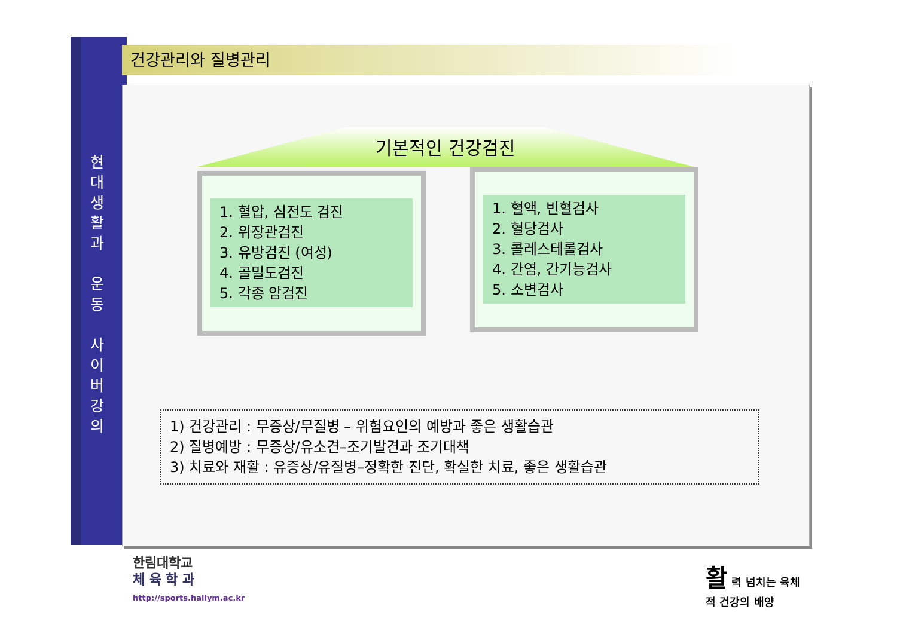현
대
생
활
과
운
동
사
이
버
강
의
건강관리와 질병관리
기본적인 건강검진
1. 혈압, 심전도 검진
2. 위장관검진
3. 유방검진 (여성)
4. 골밀도검진
5. 각종 암검진
1. 혈액, 빈혈검사
2. 혈당검사
3. 콜레스테롤검사
4. 간염, 간기능검사
5. 소변검사
1) 건강관리 : 무증상/무질병 – 위험요인의 예방과 좋은 생활습관
2) 질병예방 : 무증상/유소견–조기발견과 조기대책
3) 치료와 재활 : 유증상/유질병–정확한 진단, 확실한 치료, 좋은 생활습관
한림대학교
체 육 학 과
http://sports.hallym.ac.kr
활 력 넘치는 육체
적 건강의 배양